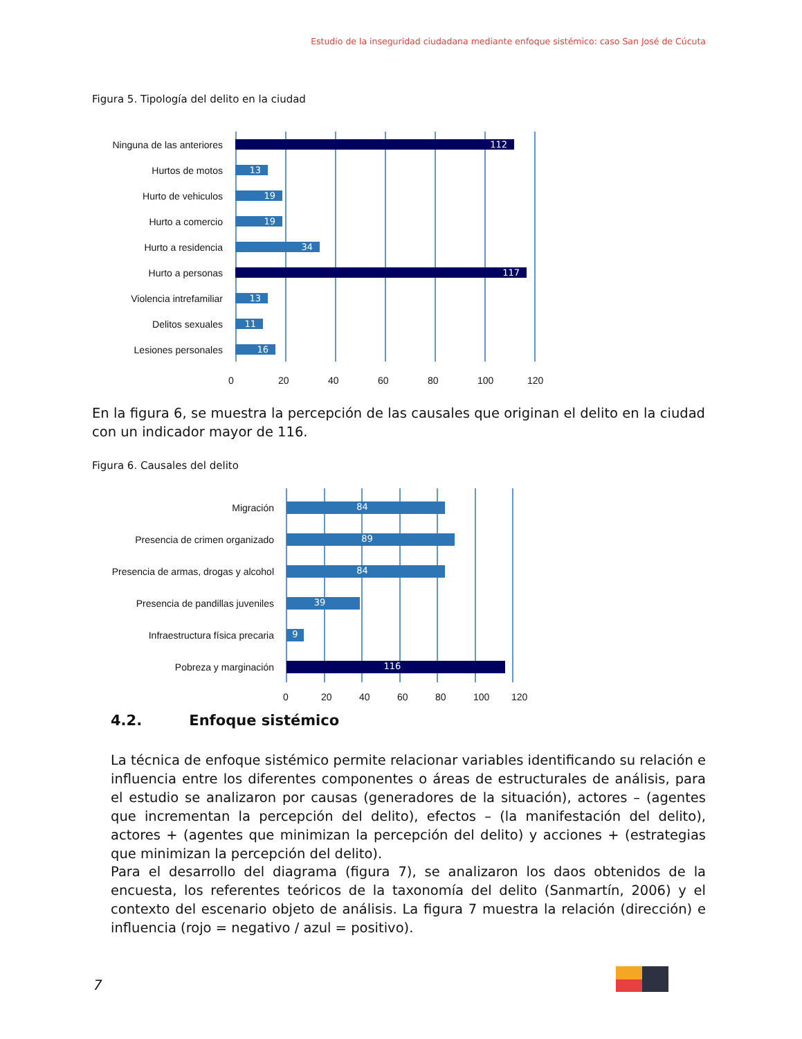Estudio de la inseguridad ciudadana mediante enfoque sistémico: caso San José de Cúcuta
Figura 5. Tipología del delito en la ciudad
Ninguna de las anteriores
112
Hurtos de motos
13
Hurto de vehiculos
19
Hurto a comercio
19
Hurto a residencia
34
Hurto a personas
117
Violencia intrefamiliar
13
Delitos sexuales
11
Lesiones personales
16
0 20 40 60 80 100 120
En la figura 6, se muestra la percepción de las causales que originan el delito en la ciudad con un indicador mayor de 116.
Figura 6. Causales del delito
Migración
84
Presencia de crimen organizado
89
Presencia de armas, drogas y alcohol
84
Presencia de pandillas juveniles
39
Infraestructura física precaria
9
Pobreza y marginación
116
0 20 40 60 80 100 120
4.2. Enfoque sistémico
La técnica de enfoque sistémico permite relacionar variables identificando su relación e influencia entre los diferentes componentes o áreas de estructurales de análisis, para el estudio se analizaron por causas (generadores de la situación), actores – (agentes que incrementan la percepción del delito), efectos – (la manifestación del delito), actores + (agentes que minimizan la percepción del delito) y acciones + (estrategias que minimizan la percepción del delito).
Para el desarrollo del diagrama (figura 7), se analizaron los daos obtenidos de la encuesta, los referentes teóricos de la taxonomía del delito (Sanmartín, 2006) y el contexto del escenario objeto de análisis. La figura 7 muestra la relación (dirección) e influencia (rojo = negativo / azul = positivo).
7